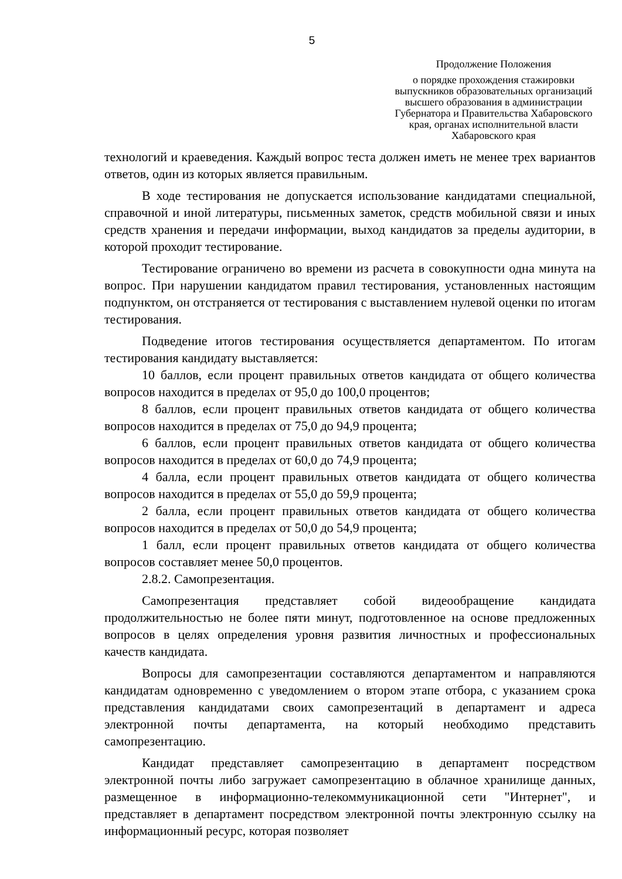5
Продолжение Положения
о порядке прохождения стажировки выпускников образовательных организаций высшего образования в администрации Губернатора и Правительства Хабаровского края, органах исполнительной власти Хабаровского края
технологий и краеведения. Каждый вопрос теста должен иметь не менее трех вариантов ответов, один из которых является правильным.
В ходе тестирования не допускается использование кандидатами специальной, справочной и иной литературы, письменных заметок, средств мобильной связи и иных средств хранения и передачи информации, выход кандидатов за пределы аудитории, в которой проходит тестирование.
Тестирование ограничено во времени из расчета в совокупности одна минута на вопрос. При нарушении кандидатом правил тестирования, установленных настоящим подпунктом, он отстраняется от тестирования с выставлением нулевой оценки по итогам тестирования.
Подведение итогов тестирования осуществляется департаментом. По итогам тестирования кандидату выставляется:
10 баллов, если процент правильных ответов кандидата от общего количества вопросов находится в пределах от 95,0 до 100,0 процентов;
8 баллов, если процент правильных ответов кандидата от общего количества вопросов находится в пределах от 75,0 до 94,9 процента;
6 баллов, если процент правильных ответов кандидата от общего количества вопросов находится в пределах от 60,0 до 74,9 процента;
4 балла, если процент правильных ответов кандидата от общего количества вопросов находится в пределах от 55,0 до 59,9 процента;
2 балла, если процент правильных ответов кандидата от общего количества вопросов находится в пределах от 50,0 до 54,9 процента;
1 балл, если процент правильных ответов кандидата от общего количества вопросов составляет менее 50,0 процентов.
2.8.2. Самопрезентация.
Самопрезентация представляет собой видеообращение кандидата продолжительностью не более пяти минут, подготовленное на основе предложенных вопросов в целях определения уровня развития личностных и профессиональных качеств кандидата.
Вопросы для самопрезентации составляются департаментом и направляются кандидатам одновременно с уведомлением о втором этапе отбора, с указанием срока представления кандидатами своих самопрезентаций в департамент и адреса электронной почты департамента, на который необходимо представить самопрезентацию.
Кандидат представляет самопрезентацию в департамент посредством электронной почты либо загружает самопрезентацию в облачное хранилище данных, размещенное в информационно-телекоммуникационной сети "Интернет", и представляет в департамент посредством электронной почты электронную ссылку на информационный ресурс, которая позволяет